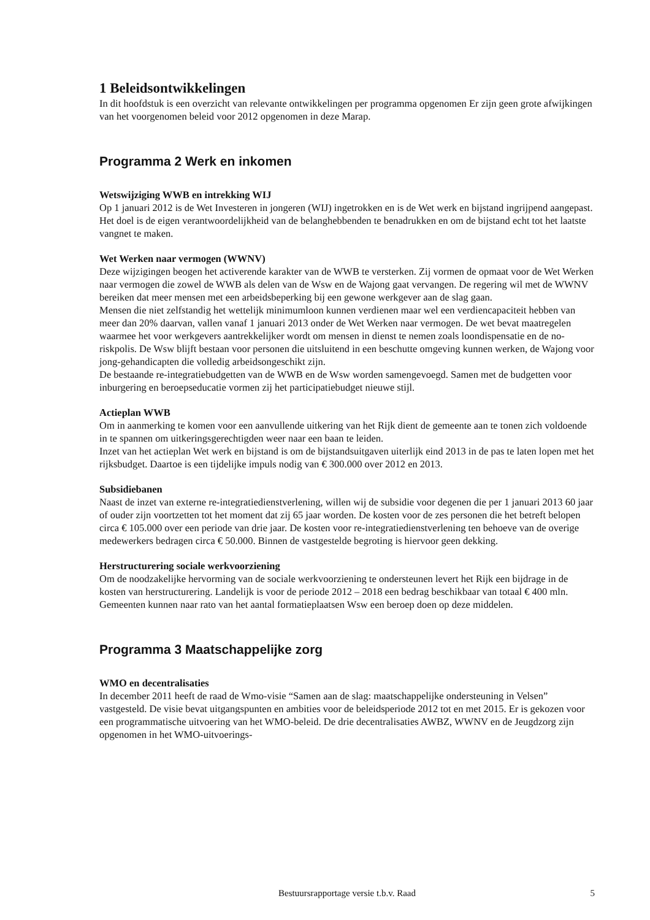1 Beleidsontwikkelingen
In dit hoofdstuk is een overzicht van relevante ontwikkelingen per programma opgenomen Er zijn geen grote afwijkingen van het voorgenomen beleid voor 2012 opgenomen in deze Marap.
Programma 2 Werk en inkomen
Wetswijziging WWB en intrekking WIJ
Op 1 januari 2012 is de Wet Investeren in jongeren (WIJ) ingetrokken en is de Wet werk en bijstand ingrijpend aangepast. Het doel is de eigen verantwoordelijkheid van de belanghebbenden te benadrukken en om de bijstand echt tot het laatste vangnet te maken.
Wet Werken naar vermogen (WWNV)
Deze wijzigingen beogen het activerende karakter van de WWB te versterken. Zij vormen de opmaat voor de Wet Werken naar vermogen die zowel de WWB als delen van de Wsw en de Wajong gaat vervangen. De regering wil met de WWNV bereiken dat meer mensen met een arbeidsbeperking bij een gewone werkgever aan de slag gaan.
Mensen die niet zelfstandig het wettelijk minimumloon kunnen verdienen maar wel een verdiencapaciteit hebben van meer dan 20% daarvan, vallen vanaf 1 januari 2013 onder de Wet Werken naar vermogen. De wet bevat maatregelen waarmee het voor werkgevers aantrekkelijker wordt om mensen in dienst te nemen zoals loondispensatie en de no-riskpolis. De Wsw blijft bestaan voor personen die uitsluitend in een beschutte omgeving kunnen werken, de Wajong voor jong-gehandicapten die volledig arbeidsongeschikt zijn.
De bestaande re-integratiebudgetten van de WWB en de Wsw worden samengevoegd. Samen met de budgetten voor inburgering en beroepseducatie vormen zij het participatiebudget nieuwe stijl.
Actieplan WWB
Om in aanmerking te komen voor een aanvullende uitkering van het Rijk dient de gemeente aan te tonen zich voldoende in te spannen om uitkeringsgerechtigden weer naar een baan te leiden.
Inzet van het actieplan Wet werk en bijstand is om de bijstandsuitgaven uiterlijk eind 2013 in de pas te laten lopen met het rijksbudget. Daartoe is een tijdelijke impuls nodig van € 300.000 over 2012 en 2013.
Subsidiebanen
Naast de inzet van externe re-integratiedienstverlening, willen wij de subsidie voor degenen die per 1 januari 2013 60 jaar of ouder zijn voortzetten tot het moment dat zij 65 jaar worden. De kosten voor de zes personen die het betreft belopen circa € 105.000 over een periode van drie jaar. De kosten voor re-integratiedienstverlening ten behoeve van de overige medewerkers bedragen circa € 50.000. Binnen de vastgestelde begroting is hiervoor geen dekking.
Herstructurering sociale werkvoorziening
Om de noodzakelijke hervorming van de sociale werkvoorziening te ondersteunen levert het Rijk een bijdrage in de kosten van herstructurering. Landelijk is voor de periode 2012 – 2018 een bedrag beschikbaar van totaal € 400 mln. Gemeenten kunnen naar rato van het aantal formatieplaatsen Wsw een beroep doen op deze middelen.
Programma 3 Maatschappelijke zorg
WMO en decentralisaties
In december 2011 heeft de raad de Wmo-visie “Samen aan de slag: maatschappelijke ondersteuning in Velsen” vastgesteld. De visie bevat uitgangspunten en ambities voor de beleidsperiode 2012 tot en met 2015. Er is gekozen voor een programmatische uitvoering van het WMO-beleid. De drie decentralisaties AWBZ, WWNV en de Jeugdzorg zijn opgenomen in het WMO-uitvoerings-
Bestuursrapportage versie t.b.v. Raad 5